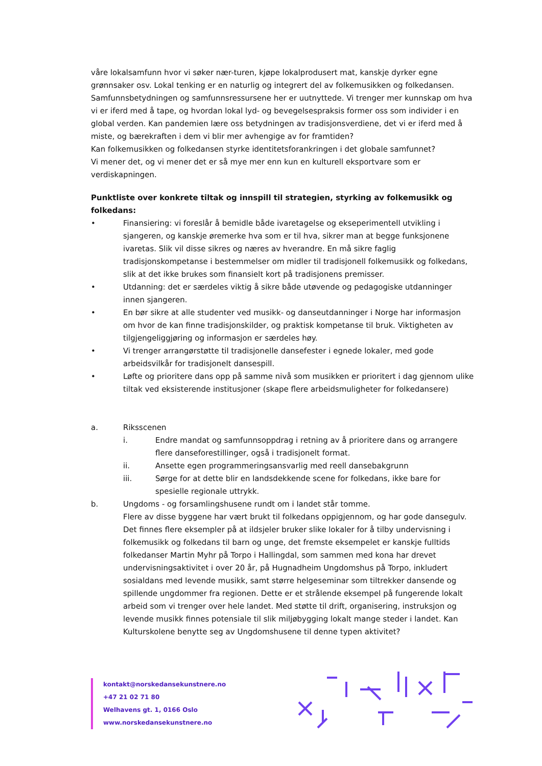våre lokalsamfunn hvor vi søker nær-turen, kjøpe lokalprodusert mat, kanskje dyrker egne grønnsaker osv. Lokal tenking er en naturlig og integrert del av folkemusikken og folkedansen. Samfunnsbetydningen og samfunnsressursene her er uutnyttede. Vi trenger mer kunnskap om hva vi er iferd med å tape, og hvordan lokal lyd- og bevegelsespraksis former oss som individer i en global verden. Kan pandemien lære oss betydningen av tradisjonsverdiene, det vi er iferd med å miste, og bærekraften i dem vi blir mer avhengige av for framtiden?
Kan folkemusikken og folkedansen styrke identitetsforankringen i det globale samfunnet?
Vi mener det, og vi mener det er så mye mer enn kun en kulturell eksportvare som er verdiskapningen.
Punktliste over konkrete tiltak og innspill til strategien, styrking av folkemusikk og folkedans:
• Finansiering: vi foreslår å bemidle både ivaretagelse og ekseperimentell utvikling i sjangeren, og kanskje øremerke hva som er til hva, sikrer man at begge funksjonene ivaretas. Slik vil disse sikres og næres av hverandre. En må sikre faglig tradisjonskompetanse i bestemmelser om midler til tradisjonell folkemusikk og folkedans, slik at det ikke brukes som finansielt kort på tradisjonens premisser.
• Utdanning: det er særdeles viktig å sikre både utøvende og pedagogiske utdanninger innen sjangeren.
• En bør sikre at alle studenter ved musikk- og danseutdanninger i Norge har informasjon om hvor de kan finne tradisjonskilder, og praktisk kompetanse til bruk. Viktigheten av tilgjengeliggjøring og informasjon er særdeles høy.
• Vi trenger arrangørstøtte til tradisjonelle dansefester i egnede lokaler, med gode arbeidsvilkår for tradisjonelt dansespill.
• Løfte og prioritere dans opp på samme nivå som musikken er prioritert i dag gjennom ulike tiltak ved eksisterende institusjoner (skape flere arbeidsmuligheter for folkedansere)
a. Riksscenen
i. Endre mandat og samfunnsoppdrag i retning av å prioritere dans og arrangere flere danseforestillinger, også i tradisjonelt format.
ii. Ansette egen programmeringsansvarlig med reell dansebakgrunn
iii. Sørge for at dette blir en landsdekkende scene for folkedans, ikke bare for spesielle regionale uttrykk.
b. Ungdoms - og forsamlingshusene rundt om i landet står tomme.
Flere av disse byggene har vært brukt til folkedans oppigjennom, og har gode dansegulv. Det finnes flere eksempler på at ildsjeler bruker slike lokaler for å tilby undervisning i folkemusikk og folkedans til barn og unge, det fremste eksempelet er kanskje fulltids folkedanser Martin Myhr på Torpo i Hallingdal, som sammen med kona har drevet undervisningsaktivitet i over 20 år, på Hugnadheim Ungdomshus på Torpo, inkludert sosialdans med levende musikk, samt større helgeseminar som tiltrekker dansende og spillende ungdommer fra regionen. Dette er et strålende eksempel på fungerende lokalt arbeid som vi trenger over hele landet. Med støtte til drift, organisering, instruksjon og levende musikk finnes potensiale til slik miljøbygging lokalt mange steder i landet. Kan Kulturskolene benytte seg av Ungdomshusene til denne typen aktivitet?
kontakt@norskedansekunstnere.no
+47 21 02 71 80
Welhavens gt. 1, 0166 Oslo
www.norskedansekunstnere.no